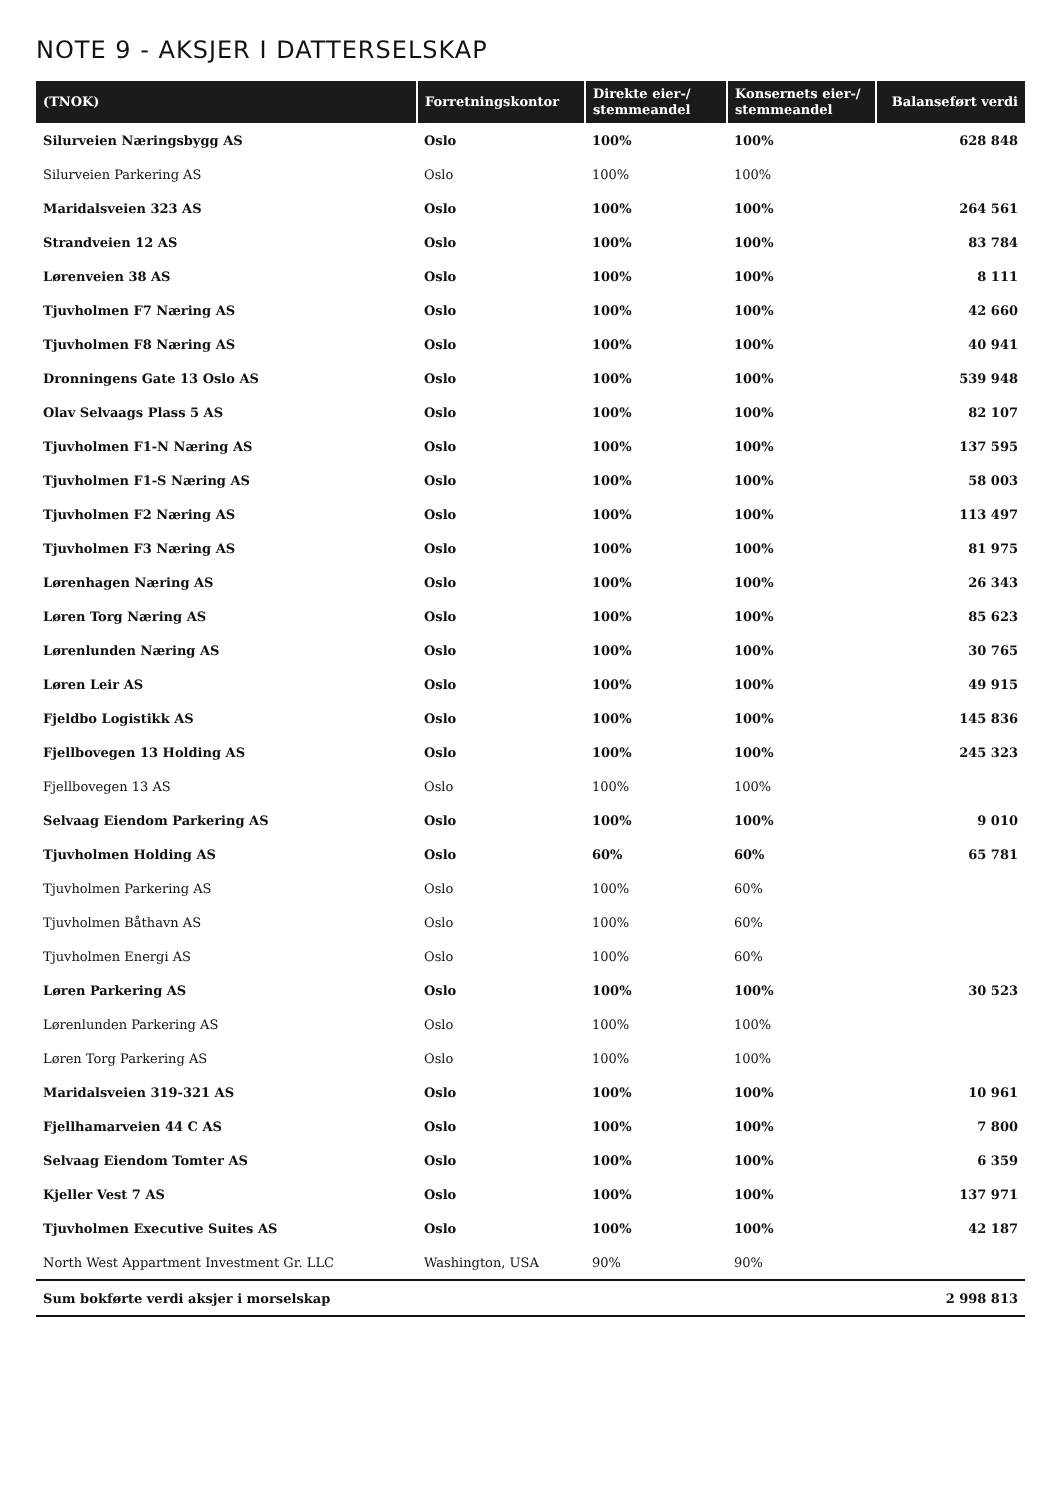NOTE 9 - AKSJER I DATTERSELSKAP
| (TNOK) | Forretningskontor | Direkte eier-/ stemmeandel | Konsernets eier-/ stemmeandel | Balanseført verdi |
| --- | --- | --- | --- | --- |
| Silurveien Næringsbygg AS | Oslo | 100% | 100% | 628 848 |
| Silurveien Parkering AS | Oslo | 100% | 100% | |
| Maridalsveien 323 AS | Oslo | 100% | 100% | 264 561 |
| Strandveien 12 AS | Oslo | 100% | 100% | 83 784 |
| Lørenveien 38 AS | Oslo | 100% | 100% | 8 111 |
| Tjuvholmen F7 Næring AS | Oslo | 100% | 100% | 42 660 |
| Tjuvholmen F8 Næring AS | Oslo | 100% | 100% | 40 941 |
| Dronningens Gate 13 Oslo AS | Oslo | 100% | 100% | 539 948 |
| Olav Selvaags Plass 5 AS | Oslo | 100% | 100% | 82 107 |
| Tjuvholmen F1-N Næring AS | Oslo | 100% | 100% | 137 595 |
| Tjuvholmen F1-S Næring AS | Oslo | 100% | 100% | 58 003 |
| Tjuvholmen F2 Næring AS | Oslo | 100% | 100% | 113 497 |
| Tjuvholmen F3 Næring AS | Oslo | 100% | 100% | 81 975 |
| Lørenhagen Næring AS | Oslo | 100% | 100% | 26 343 |
| Løren Torg Næring AS | Oslo | 100% | 100% | 85 623 |
| Lørenlunden Næring AS | Oslo | 100% | 100% | 30 765 |
| Løren Leir AS | Oslo | 100% | 100% | 49 915 |
| Fjeldbo Logistikk AS | Oslo | 100% | 100% | 145 836 |
| Fjellbovegen 13 Holding AS | Oslo | 100% | 100% | 245 323 |
| Fjellbovegen 13 AS | Oslo | 100% | 100% | |
| Selvaag Eiendom Parkering AS | Oslo | 100% | 100% | 9 010 |
| Tjuvholmen Holding AS | Oslo | 60% | 60% | 65 781 |
| Tjuvholmen Parkering AS | Oslo | 100% | 60% | |
| Tjuvholmen Båthavn AS | Oslo | 100% | 60% | |
| Tjuvholmen Energi AS | Oslo | 100% | 60% | |
| Løren Parkering AS | Oslo | 100% | 100% | 30 523 |
| Lørenlunden Parkering AS | Oslo | 100% | 100% | |
| Løren Torg Parkering AS | Oslo | 100% | 100% | |
| Maridalsveien 319-321 AS | Oslo | 100% | 100% | 10 961 |
| Fjellhamarveien 44 C AS | Oslo | 100% | 100% | 7 800 |
| Selvaag Eiendom Tomter AS | Oslo | 100% | 100% | 6 359 |
| Kjeller Vest 7 AS | Oslo | 100% | 100% | 137 971 |
| Tjuvholmen Executive Suites AS | Oslo | 100% | 100% | 42 187 |
| North West Appartment Investment Gr. LLC | Washington, USA | 90% | 90% | |
| Sum bokførte verdi aksjer i morselskap | | | | 2 998 813 |